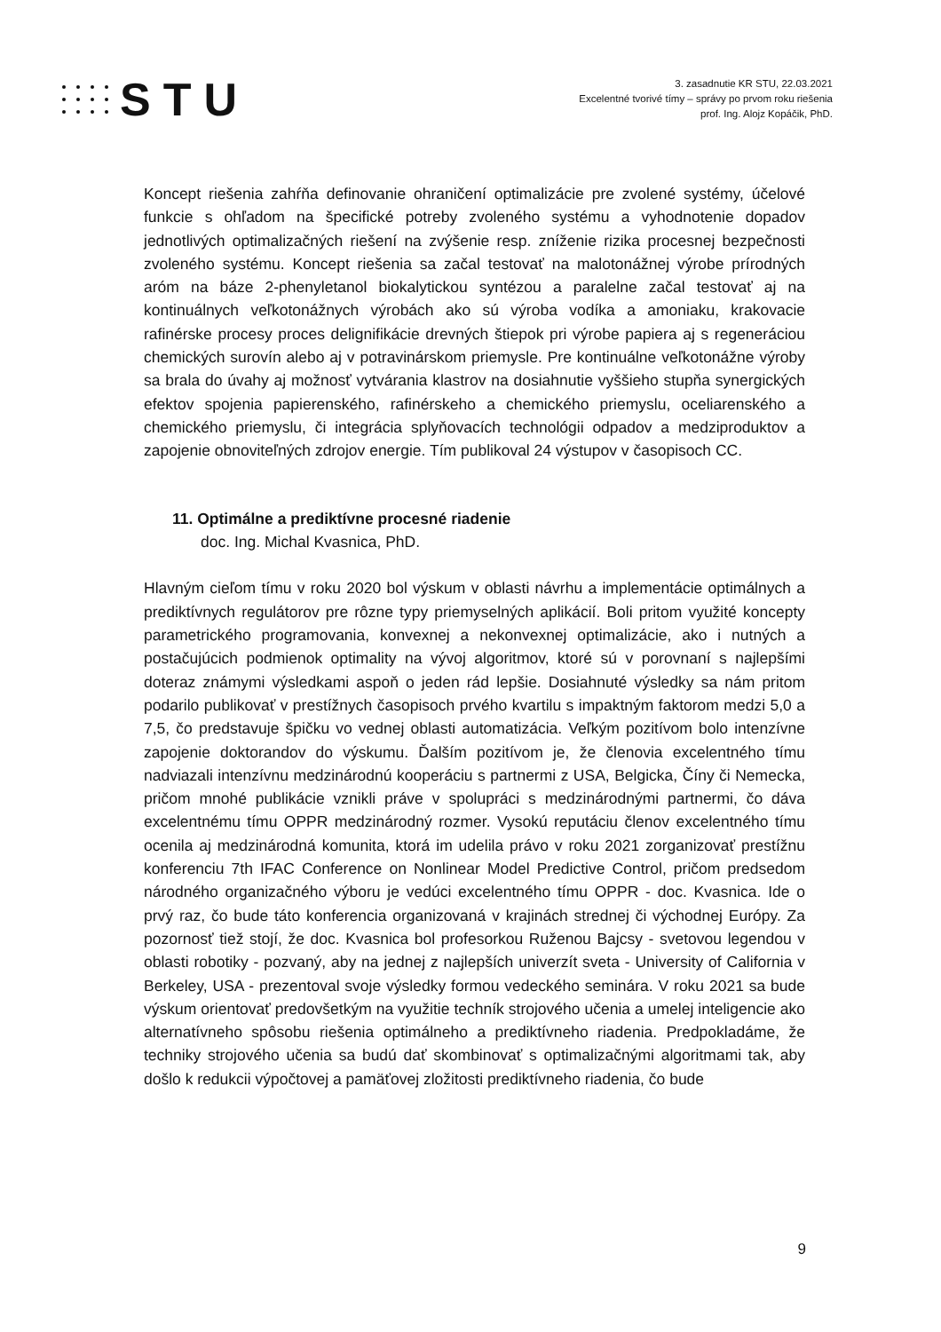STU
3. zasadnutie KR STU, 22.03.2021
Excelentné tvorivé tímy – správy po prvom roku riešenia
prof. Ing. Alojz Kopáčik, PhD.
Koncept riešenia zahŕňa definovanie ohraničení optimalizácie pre zvolené systémy, účelové funkcie s ohľadom na špecifické potreby zvoleného systému a vyhodnotenie dopadov jednotlivých optimalizačných riešení na zvýšenie resp. zníženie rizika procesnej bezpečnosti zvoleného systému. Koncept riešenia sa začal testovať na malotonážnej výrobe prírodných aróm na báze 2-phenyletanol biokalytickou syntézou a paralelne začal testovať aj na kontinuálnych veľkotonážnych výrobách ako sú výroba vodíka a amoniaku, krakovacie rafinérske procesy proces delignifikácie drevných štiepok pri výrobe papiera aj s regeneráciou chemických surovín alebo aj v potravinárskom priemysle. Pre kontinuálne veľkotonážne výroby sa brala do úvahy aj možnosť vytvárania klastrov na dosiahnutie vyššieho stupňa synergických efektov spojenia papierenského, rafinérskeho a chemického priemyslu, oceliarenského a chemického priemyslu, či integrácia splyňovacích technológii odpadov a medziproduktov a zapojenie obnoviteľných zdrojov energie. Tím publikoval 24 výstupov v časopisoch CC.
11. Optimálne a prediktívne procesné riadenie
doc. Ing. Michal Kvasnica, PhD.
Hlavným cieľom tímu v roku 2020 bol výskum v oblasti návrhu a implementácie optimálnych a prediktívnych regulátorov pre rôzne typy priemyselných aplikácií. Boli pritom využité koncepty parametrického programovania, konvexnej a nekonvexnej optimalizácie, ako i nutných a postačujúcich podmienok optimality na vývoj algoritmov, ktoré sú v porovnaní s najlepšími doteraz známymi výsledkami aspoň o jeden rád lepšie. Dosiahnuté výsledky sa nám pritom podarilo publikovať v prestížnych časopisoch prvého kvartilu s impaktným faktorom medzi 5,0 a 7,5, čo predstavuje špičku vo vednej oblasti automatizácia. Veľkým pozitívom bolo intenzívne zapojenie doktorandov do výskumu. Ďalším pozitívom je, že členovia excelentného tímu nadviazali intenzívnu medzinárodnú kooperáciu s partnermi z USA, Belgicka, Číny či Nemecka, pričom mnohé publikácie vznikli práve v spolupráci s medzinárodnými partnermi, čo dáva excelentnému tímu OPPR medzinárodný rozmer. Vysokú reputáciu členov excelentného tímu ocenila aj medzinárodná komunita, ktorá im udelila právo v roku 2021 zorganizovať prestížnu konferenciu 7th IFAC Conference on Nonlinear Model Predictive Control, pričom predsedom národného organizačného výboru je vedúci excelentného tímu OPPR - doc. Kvasnica. Ide o prvý raz, čo bude táto konferencia organizovaná v krajinách strednej či východnej Európy. Za pozornosť tiež stojí, že doc. Kvasnica bol profesorkou Ruženou Bajcsy - svetovou legendou v oblasti robotiky - pozvaný, aby na jednej z najlepších univerzít sveta - University of California v Berkeley, USA - prezentoval svoje výsledky formou vedeckého seminára. V roku 2021 sa bude výskum orientovať predovšetkým na využitie techník strojového učenia a umelej inteligencie ako alternatívneho spôsobu riešenia optimálneho a prediktívneho riadenia. Predpokladáme, že techniky strojového učenia sa budú dať skombinovať s optimalizačnými algoritmami tak, aby došlo k redukcii výpočtovej a pamäťovej zložitosti prediktívneho riadenia, čo bude
9